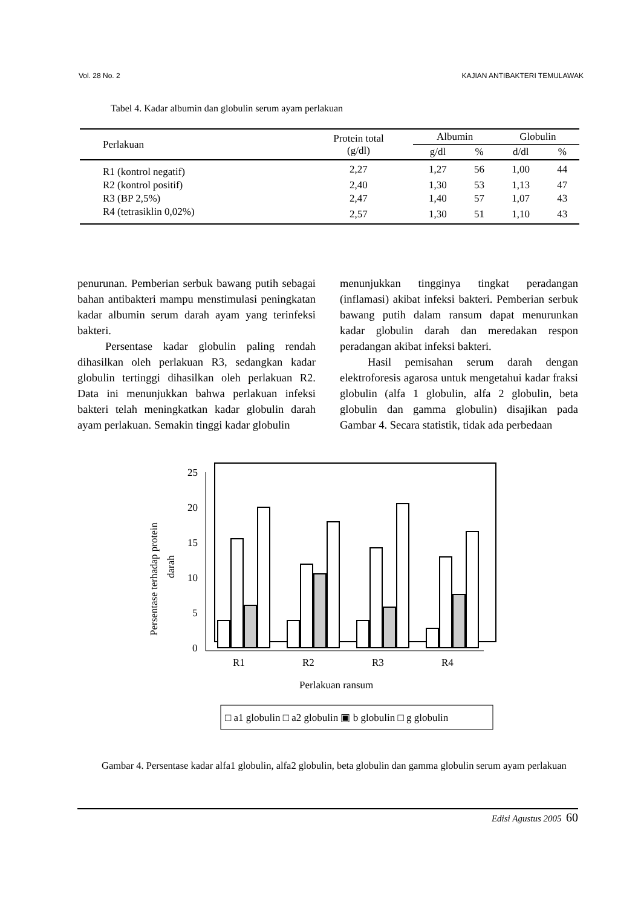Vol. 28 No. 2 KAJIAN ANTIBAKTERI TEMULAWAK
Tabel 4. Kadar albumin dan globulin serum ayam perlakuan
| Perlakuan | Protein total (g/dl) | Albumin | | Globulin | |
| --- | --- | --- | --- | --- | --- |
| | | g/dl | % | d/dl | % |
| R1 (kontrol negatif) | 2,27 | 1,27 | 56 | 1,00 | 44 |
| R2 (kontrol positif) | 2,40 | 1,30 | 53 | 1,13 | 47 |
| R3 (BP 2,5%) | 2,47 | 1,40 | 57 | 1,07 | 43 |
| R4 (tetrasiklin 0,02%) | 2,57 | 1,30 | 51 | 1,10 | 43 |
penurunan. Pemberian serbuk bawang putih sebagai bahan antibakteri mampu menstimulasi peningkatan kadar albumin serum darah ayam yang terinfeksi bakteri.
Persentase kadar globulin paling rendah dihasilkan oleh perlakuan R3, sedangkan kadar globulin tertinggi dihasilkan oleh perlakuan R2. Data ini menunjukkan bahwa perlakuan infeksi bakteri telah meningkatkan kadar globulin darah ayam perlakuan. Semakin tinggi kadar globulin
menunjukkan tingginya tingkat peradangan (inflamasi) akibat infeksi bakteri. Pemberian serbuk bawang putih dalam ransum dapat menurunkan kadar globulin darah dan meredakan respon peradangan akibat infeksi bakteri.
Hasil pemisahan serum darah dengan elektroforesis agarosa untuk mengetahui kadar fraksi globulin (alfa 1 globulin, alfa 2 globulin, beta globulin dan gamma globulin) disajikan pada Gambar 4. Secara statistik, tidak ada perbedaan
25
20
15
10
5
0
R1
R2
R3
R4
Perlakuan ransum
Persentase terhadap protein
darah
□ a1 globulin □ a2 globulin ▣ b globulin □ g globulin
Gambar 4. Persentase kadar alfa1 globulin, alfa2 globulin, beta globulin dan gamma globulin serum ayam perlakuan
Edisi Agustus 2005 60